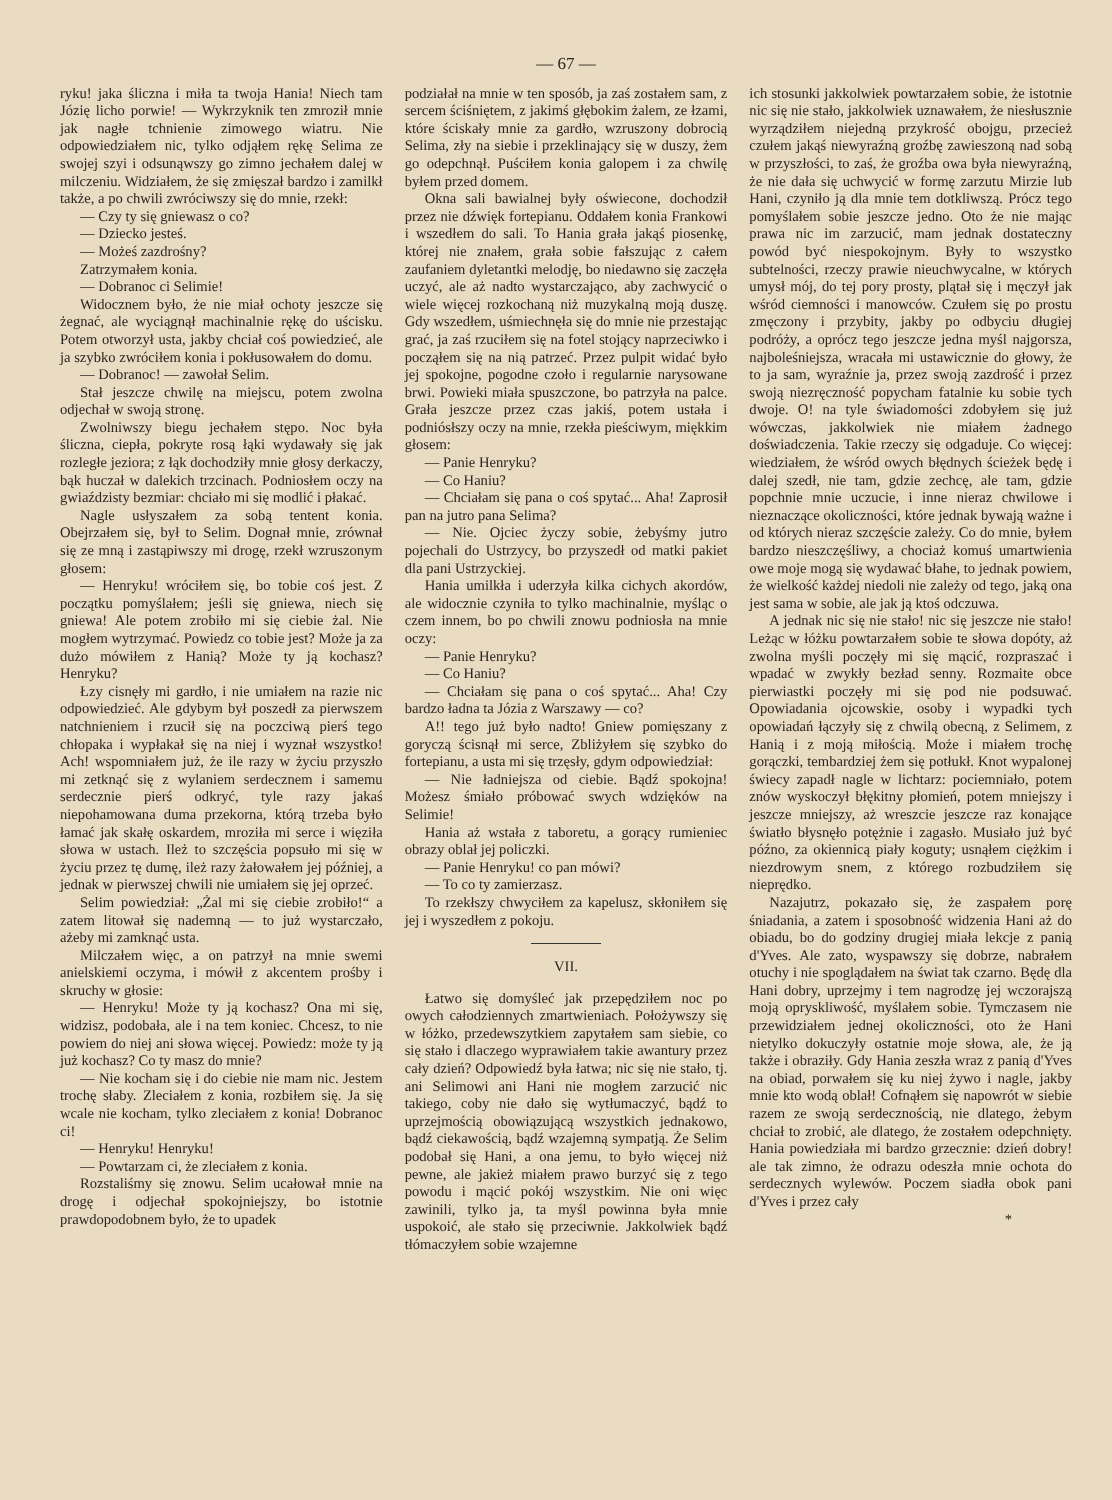— 67 —
ryku! jaka śliczna i miła ta twoja Hania! Niech tam Józię licho porwie! — Wykrzyknik ten zmroził mnie jak nagłe tchnienie zimowego wiatru. Nie odpowiedziałem nic, tylko odjąłem rękę Selima ze swojej szyi i odsunąwszy go zimno jechałem dalej w milczeniu. Widziałem, że się zmięszał bardzo i zamilkł także, a po chwili zwróciwszy się do mnie, rzekł:
— Czy ty się gniewasz o co?
— Dziecko jesteś.
— Możeś zazdrośny?
Zatrzymałem konia.
— Dobranoc ci Selimie!
Widocznem było, że nie miał ochoty jeszcze się żegnać, ale wyciągnął machinalnie rękę do uścisku. Potem otworzył usta, jakby chciał coś powiedzieć, ale ja szybko zwróciłem konia i pokłusowałem do domu.
— Dobranoc! — zawołał Selim.
Stał jeszcze chwilę na miejscu, potem zwolna odjechał w swoją stronę.
Zwolniwszy biegu jechałem stępo. Noc była śliczna, ciepła, pokryte rosą łąki wydawały się jak rozległe jeziora; z łąk dochodziły mnie głosy derkaczy, bąk huczał w dalekich trzcinach. Podniosłem oczy na gwiaździsty bezmiar: chciało mi się modlić i płakać.
Nagle usłyszałem za sobą tentent konia. Obejrzałem się, był to Selim. Dognał mnie, zrównał się ze mną i zastąpiwszy mi drogę, rzekł wzruszonym głosem:
— Henryku! wróciłem się, bo tobie coś jest. Z początku pomyślałem; jeśli się gniewa, niech się gniewa! Ale potem zrobiło mi się ciebie żal. Nie mogłem wytrzymać. Powiedz co tobie jest? Może ja za dużo mówiłem z Hanią? Może ty ją kochasz? Henryku?
Łzy cisnęły mi gardło, i nie umiałem na razie nic odpowiedzieć. Ale gdybym był poszedł za pierwszem natchnieniem i rzucił się na poczciwą pierś tego chłopaka i wypłakał się na niej i wyznał wszystko! Ach! wspomniałem już, że ile razy w życiu przyszło mi zetknąć się z wylaniem serdecznem i samemu serdecznie pierś odkryć, tyle razy jakaś niepohamowana duma przekorna, którą trzeba było łamać jak skałę oskardem, mroziła mi serce i więziła słowa w ustach. Ileż to szczęścia popsuło mi się w życiu przez tę dumę, ileż razy żałowałem jej później, a jednak w pierwszej chwili nie umiałem się jej oprzeć.
Selim powiedział: „Żal mi się ciebie zrobiło!“ a zatem litował się nademną — to już wystarczało, ażeby mi zamknąć usta.
Milczałem więc, a on patrzył na mnie swemi anielskiemi oczyma, i mówił z akcentem prośby i skruchy w głosie:
— Henryku! Może ty ją kochasz? Ona mi się, widzisz, podobała, ale i na tem koniec. Chcesz, to nie powiem do niej ani słowa więcej. Powiedz: może ty ją już kochasz? Co ty masz do mnie?
— Nie kocham się i do ciebie nie mam nic. Jestem trochę słaby. Zleciałem z konia, rozbiłem się. Ja się wcale nie kocham, tylko zleciałem z konia! Dobranoc ci!
— Henryku! Henryku!
— Powtarzam ci, że zleciałem z konia.
Rozstaliśmy się znowu. Selim ucałował mnie na drogę i odjechał spokojniejszy, bo istotnie prawdopodobnem było, że to upadek
podziałał na mnie w ten sposób, ja zaś zostałem sam, z sercem ściśniętem, z jakimś głębokim żalem, ze łzami, które ściskały mnie za gardło, wzruszony dobrocią Selima, zły na siebie i przeklinający się w duszy, żem go odepchnął. Puściłem konia galopem i za chwilę byłem przed domem.
Okna sali bawialnej były oświecone, dochodził przez nie dźwięk fortepianu. Oddałem konia Frankowi i wszedłem do sali. To Hania grała jakąś piosenkę, której nie znałem, grała sobie fałszując z całem zaufaniem dyletantki melodję, bo niedawno się zaczęła uczyć, ale aż nadto wystarczająco, aby zachwycić o wiele więcej rozkochaną niż muzykalną moją duszę. Gdy wszedłem, uśmiechnęła się do mnie nie przestając grać, ja zaś rzuciłem się na fotel stojący naprzeciwko i począłem się na nią patrzeć. Przez pulpit widać było jej spokojne, pogodne czoło i regularnie narysowane brwi. Powieki miała spuszczone, bo patrzyła na palce. Grała jeszcze przez czas jakiś, potem ustała i podniósłszy oczy na mnie, rzekła pieściwym, miękkim głosem:
— Panie Henryku?
— Co Haniu?
— Chciałam się pana o coś spytać... Aha! Zaprosił pan na jutro pana Selima?
— Nie. Ojciec życzy sobie, żebyśmy jutro pojechali do Ustrzycy, bo przyszedł od matki pakiet dla pani Ustrzyckiej.
Hania umilkła i uderzyła kilka cichych akordów, ale widocznie czyniła to tylko machinalnie, myśląc o czem innem, bo po chwili znowu podniosła na mnie oczy:
— Panie Henryku?
— Co Haniu?
— Chciałam się pana o coś spytać... Aha! Czy bardzo ładna ta Józia z Warszawy — co?
A!! tego już było nadto! Gniew pomięszany z goryczą ścisnął mi serce, Zbliżyłem się szybko do fortepianu, a usta mi się trzęsły, gdym odpowiedział:
— Nie ładniejsza od ciebie. Bądź spokojna! Możesz śmiało próbować swych wdzięków na Selimie!
Hania aż wstała z taboretu, a gorący rumieniec obrazy oblał jej policzki.
— Panie Henryku! co pan mówi?
— To co ty zamierzasz.
To rzekłszy chwyciłem za kapelusz, skłoniłem się jej i wyszedłem z pokoju.
VII.
Łatwo się domyśleć jak przepędziłem noc po owych całodziennych zmartwieniach. Położywszy się w łóżko, przedewszytkiem zapytałem sam siebie, co się stało i dlaczego wyprawiałem takie awantury przez cały dzień? Odpowiedź była łatwa; nic się nie stało, tj. ani Selimowi ani Hani nie mogłem zarzucić nic takiego, coby nie dało się wytłumaczyć, bądź to uprzejmością obowiązującą wszystkich jednakowo, bądź ciekawością, bądź wzajemną sympatją. Że Selim podobał się Hani, a ona jemu, to było więcej niż pewne, ale jakież miałem prawo burzyć się z tego powodu i mącić pokój wszystkim. Nie oni więc zawinili, tylko ja, ta myśl powinna była mnie uspokoić, ale stało się przeciwnie. Jakkolwiek bądź tłómaczyłem sobie wzajemne
ich stosunki jakkolwiek powtarzałem sobie, że istotnie nic się nie stało, jakkolwiek uznawałem, że niesłusznie wyrządziłem niejedną przykrość obojgu, przecież czułem jakąś niewyraźną groźbę zawieszoną nad sobą w przyszłości, to zaś, że groźba owa była niewyraźną, że nie dała się uchwycić w formę zarzutu Mirzie lub Hani, czyniło ją dla mnie tem dotkliwszą. Prócz tego pomyślałem sobie jeszcze jedno. Oto że nie mając prawa nic im zarzucić, mam jednak dostateczny powód być niespokojnym. Były to wszystko subtelności, rzeczy prawie nieuchwycalne, w których umysł mój, do tej pory prosty, plątał się i męczył jak wśród ciemności i manowców. Czułem się po prostu zmęczony i przybity, jakby po odbyciu długiej podróży, a oprócz tego jeszcze jedna myśl najgorsza, najboleśniejsza, wracała mi ustawicznie do głowy, że to ja sam, wyraźnie ja, przez swoją zazdrość i przez swoją niezręczność popycham fatalnie ku sobie tych dwoje. O! na tyle świadomości zdobyłem się już wówczas, jakkolwiek nie miałem żadnego doświadczenia. Takie rzeczy się odgaduje. Co więcej: wiedziałem, że wśród owych błędnych ścieżek będę i dalej szedł, nie tam, gdzie zechcę, ale tam, gdzie popchnie mnie uczucie, i inne nieraz chwilowe i nieznaczące okoliczności, które jednak bywają ważne i od których nieraz szczęście zależy. Co do mnie, byłem bardzo nieszczęśliwy, a chociaż komuś umartwienia owe moje mogą się wydawać błahe, to jednak powiem, że wielkość każdej niedoli nie zależy od tego, jaką ona jest sama w sobie, ale jak ją ktoś odczuwa.
A jednak nic się nie stało! nic się jeszcze nie stało! Leżąc w łóżku powtarzałem sobie te słowa dopóty, aż zwolna myśli poczęły mi się mącić, rozpraszać i wpadać w zwykły bezład senny. Rozmaite obce pierwiastki poczęły mi się pod nie podsuwać. Opowiadania ojcowskie, osoby i wypadki tych opowiadań łączyły się z chwilą obecną, z Selimem, z Hanią i z moją miłością. Może i miałem trochę gorączki, tembardziej żem się potłukł. Knot wypalonej świecy zapadł nagle w lichtarz: pociemniało, potem znów wyskoczył błękitny płomień, potem mniejszy i jeszcze mniejszy, aż wreszcie jeszcze raz konające światło błysnęło potężnie i zagasło. Musiało już być późno, za okiennicą piały koguty; usnąłem ciężkim i niezdrowym snem, z którego rozbudziłem się nieprędko.
Nazajutrz, pokazało się, że zaspałem porę śniadania, a zatem i sposobność widzenia Hani aż do obiadu, bo do godziny drugiej miała lekcje z panią d'Yves. Ale zato, wyspawszy się dobrze, nabrałem otuchy i nie spoglądałem na świat tak czarno. Będę dla Hani dobry, uprzejmy i tem nagrodzę jej wczorajszą moją opryskliwość, myślałem sobie. Tymczasem nie przewidziałem jednej okoliczności, oto że Hani nietylko dokuczyły ostatnie moje słowa, ale, że ją także i obraziły. Gdy Hania zeszła wraz z panią d'Yves na obiad, porwałem się ku niej żywo i nagle, jakby mnie kto wodą oblał! Cofnąłem się napowrót w siebie razem ze swoją serdecznością, nie dlatego, żebym chciał to zrobić, ale dlatego, że zostałem odepchnięty. Hania powiedziała mi bardzo grzecznie: dzień dobry! ale tak zimno, że odrazu odeszła mnie ochota do serdecznych wylewów. Poczem siadła obok pani d'Yves i przez cały
*